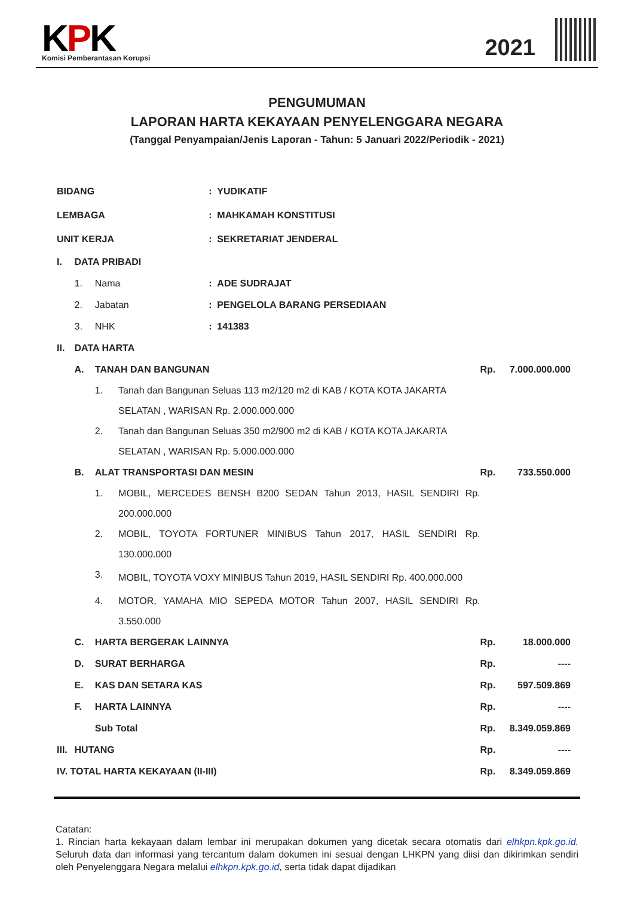KPK
Komisi Pemberantasan Korupsi
2021
PENGUMUMAN
LAPORAN HARTA KEKAYAAN PENYELENGGARA NEGARA
(Tanggal Penyampaian/Jenis Laporan - Tahun: 5 Januari 2022/Periodik - 2021)
| BIDANG | | | | : YUDIKATIF | | |
| LEMBAGA | | | | : MAHKAMAH KONSTITUSI | | |
| UNIT KERJA | | | | : SEKRETARIAT JENDERAL | | |
| I. | DATA PRIBADI | | | | | |
| | 1. | Nama | | : ADE SUDRAJAT | | |
| | 2. | Jabatan | | : PENGELOLA BARANG PERSEDIAAN | | |
| | 3. | NHK | | : 141383 | | |
| II. | DATA HARTA | | | | | |
| | A. | TANAH DAN BANGUNAN | | | Rp. | 7.000.000.000 |
| | | 1. | Tanah dan Bangunan Seluas 113 m2/120 m2 di KAB / KOTA KOTA JAKARTA SELATAN , WARISAN Rp. 2.000.000.000 | | | |
| | | 2. | Tanah dan Bangunan Seluas 350 m2/900 m2 di KAB / KOTA KOTA JAKARTA SELATAN , WARISAN Rp. 5.000.000.000 | | | |
| | B. | ALAT TRANSPORTASI DAN MESIN | | | Rp. | 733.550.000 |
| | | 1. | MOBIL, MERCEDES BENSH B200 SEDAN Tahun 2013, HASIL SENDIRI Rp. 200.000.000 | | | |
| | | 2. | MOBIL, TOYOTA FORTUNER MINIBUS Tahun 2017, HASIL SENDIRI Rp. 130.000.000 | | | |
| | | 3. | MOBIL, TOYOTA VOXY MINIBUS Tahun 2019, HASIL SENDIRI Rp. 400.000.000 | | | |
| | | 4. | MOTOR, YAMAHA MIO SEPEDA MOTOR Tahun 2007, HASIL SENDIRI Rp. 3.550.000 | | | |
| | C. | HARTA BERGERAK LAINNYA | | | Rp. | 18.000.000 |
| | D. | SURAT BERHARGA | | | Rp. | ---- |
| | E. | KAS DAN SETARA KAS | | | Rp. | 597.509.869 |
| | F. | HARTA LAINNYA | | | Rp. | ---- |
| | | Sub Total | | | Rp. | 8.349.059.869 |
| III. | HUTANG | | | | Rp. | ---- |
| IV. TOTAL HARTA KEKAYAAN (II-III) | | | | | Rp. | 8.349.059.869 |
Catatan:
1. Rincian harta kekayaan dalam lembar ini merupakan dokumen yang dicetak secara otomatis dari elhkpn.kpk.go.id. Seluruh data dan informasi yang tercantum dalam dokumen ini sesuai dengan LHKPN yang diisi dan dikirimkan sendiri oleh Penyelenggara Negara melalui elhkpn.kpk.go.id, serta tidak dapat dijadikan